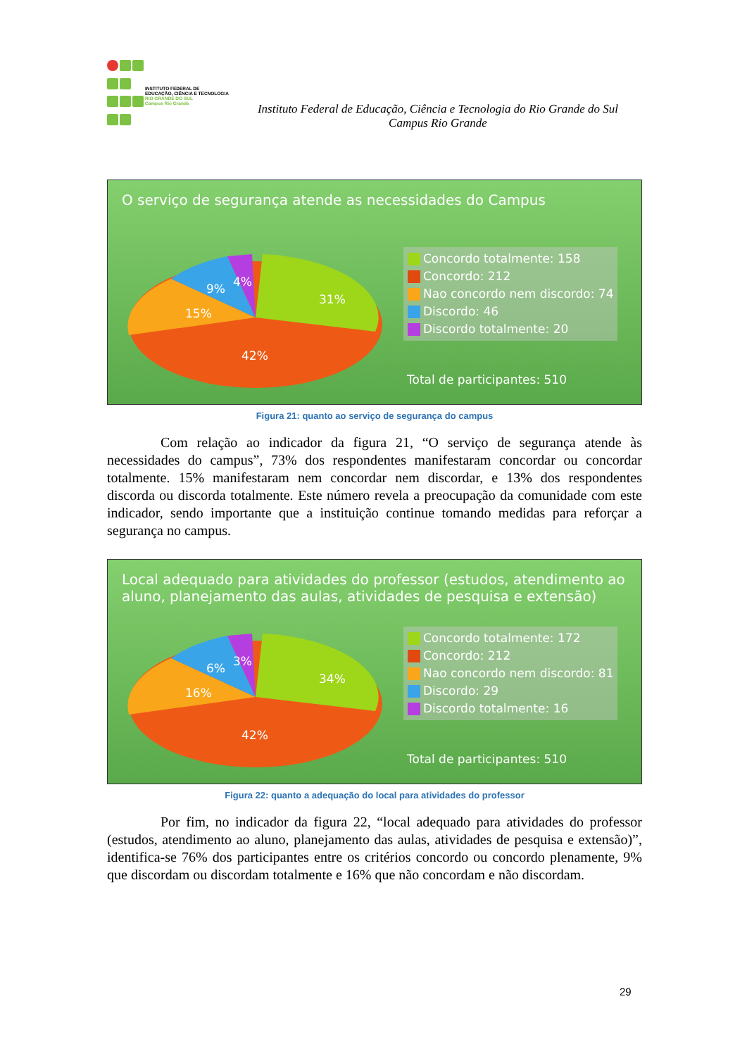INSTITUTO FEDERAL DE
EDUCAÇÃO, CIÊNCIA E TECNOLOGIA
RIO GRANDE DO SUL
Campus Rio Grande
Instituto Federal de Educação, Ciência e Tecnologia do Rio Grande do Sul
Campus Rio Grande
O serviço de segurança atende as necessidades do Campus
31%
42%
15%
9%
4%
Concordo totalmente: 158
Concordo: 212
Nao concordo nem discordo: 74
Discordo: 46
Discordo totalmente: 20
Total de participantes: 510
Figura 21: quanto ao serviço de segurança do campus
Com relação ao indicador da figura 21, “O serviço de segurança atende às necessidades do campus”, 73% dos respondentes manifestaram concordar ou concordar totalmente. 15% manifestaram nem concordar nem discordar, e 13% dos respondentes discorda ou discorda totalmente. Este número revela a preocupação da comunidade com este indicador, sendo importante que a instituição continue tomando medidas para reforçar a segurança no campus.
Local adequado para atividades do professor (estudos, atendimento ao aluno, planejamento das aulas, atividades de pesquisa e extensão)
34%
42%
16%
6%
3%
Concordo totalmente: 172
Concordo: 212
Nao concordo nem discordo: 81
Discordo: 29
Discordo totalmente: 16
Total de participantes: 510
Figura 22: quanto a adequação do local para atividades do professor
Por fim, no indicador da figura 22, “local adequado para atividades do professor (estudos, atendimento ao aluno, planejamento das aulas, atividades de pesquisa e extensão)”, identifica-se 76% dos participantes entre os critérios concordo ou concordo plenamente, 9% que discordam ou discordam totalmente e 16% que não concordam e não discordam.
29